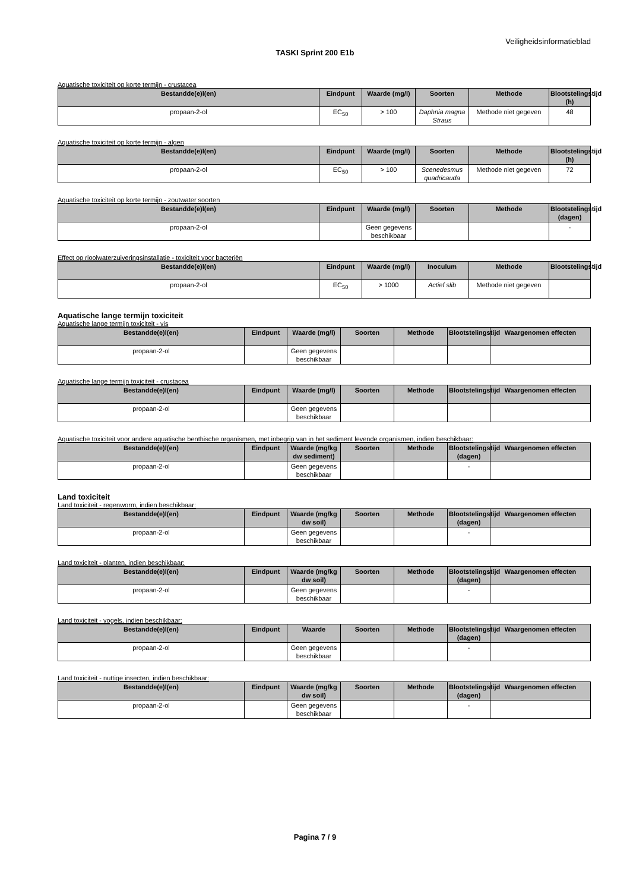Veiligheidsinformatieblad
TASKI Sprint 200 E1b
Aquatische toxiciteit op korte termijn - crustacea
| Bestandde(e)l(en) | Eindpunt | Waarde (mg/l) | Soorten | Methode | Blootstelingstijd (h) |
| --- | --- | --- | --- | --- | --- |
| propaan-2-ol | EC<sub>50</sub> | > 100 | Daphnia magna Straus | Methode niet gegeven | 48 |
Aquatische toxiciteit op korte termijn - algen
| Bestandde(e)l(en) | Eindpunt | Waarde (mg/l) | Soorten | Methode | Blootstelingstijd (h) |
| --- | --- | --- | --- | --- | --- |
| propaan-2-ol | EC<sub>50</sub> | > 100 | Scenedesmus quadricauda | Methode niet gegeven | 72 |
Aquatische toxiciteit op korte termijn - zoutwater soorten
| Bestandde(e)l(en) | Eindpunt | Waarde (mg/l) | Soorten | Methode | Blootstelingstijd (dagen) |
| --- | --- | --- | --- | --- | --- |
| propaan-2-ol | | Geen gegevens beschikbaar | | | - |
Effect op rioolwaterzuiveringsinstallatie - toxiciteit voor bacteriën
| Bestandde(e)l(en) | Eindpunt | Waarde (mg/l) | Inoculum | Methode | Blootstelingstijd |
| --- | --- | --- | --- | --- | --- |
| propaan-2-ol | EC<sub>50</sub> | > 1000 | Actief slib | Methode niet gegeven | |
Aquatische lange termijn toxiciteit
Aquatische lange termijn toxiciteit - vis
| Bestandde(e)l(en) | Eindpunt | Waarde (mg/l) | Soorten | Methode | Blootstelingstijd | Waargenomen effecten |
| --- | --- | --- | --- | --- | --- | --- |
| propaan-2-ol | | Geen gegevens beschikbaar | | | | |
Aquatische lange termijn toxiciteit - crustacea
| Bestandde(e)l(en) | Eindpunt | Waarde (mg/l) | Soorten | Methode | Blootstelingstijd | Waargenomen effecten |
| --- | --- | --- | --- | --- | --- | --- |
| propaan-2-ol | | Geen gegevens beschikbaar | | | | |
Aquatische toxiciteit voor andere aquatische benthische organismen, met inbegrip van in het sediment levende organismen, indien beschikbaar:
| Bestandde(e)l(en) | Eindpunt | Waarde (mg/kg dw sediment) | Soorten | Methode | Blootstelingstijd (dagen) | Waargenomen effecten |
| --- | --- | --- | --- | --- | --- | --- |
| propaan-2-ol | | Geen gegevens beschikbaar | | | - | |
Land toxiciteit
Land toxiciteit - regenworm, indien beschikbaar:
| Bestandde(e)l(en) | Eindpunt | Waarde (mg/kg dw soil) | Soorten | Methode | Blootstelingstijd (dagen) | Waargenomen effecten |
| --- | --- | --- | --- | --- | --- | --- |
| propaan-2-ol | | Geen gegevens beschikbaar | | | - | |
Land toxiciteit - planten, indien beschikbaar:
| Bestandde(e)l(en) | Eindpunt | Waarde (mg/kg dw soil) | Soorten | Methode | Blootstelingstijd (dagen) | Waargenomen effecten |
| --- | --- | --- | --- | --- | --- | --- |
| propaan-2-ol | | Geen gegevens beschikbaar | | | - | |
Land toxiciteit - vogels, indien beschikbaar:
| Bestandde(e)l(en) | Eindpunt | Waarde | Soorten | Methode | Blootstelingstijd (dagen) | Waargenomen effecten |
| --- | --- | --- | --- | --- | --- | --- |
| propaan-2-ol | | Geen gegevens beschikbaar | | | - | |
Land toxiciteit - nuttige insecten, indien beschikbaar:
| Bestandde(e)l(en) | Eindpunt | Waarde (mg/kg dw soil) | Soorten | Methode | Blootstelingstijd (dagen) | Waargenomen effecten |
| --- | --- | --- | --- | --- | --- | --- |
| propaan-2-ol | | Geen gegevens beschikbaar | | | - | |
Pagina 7 / 9